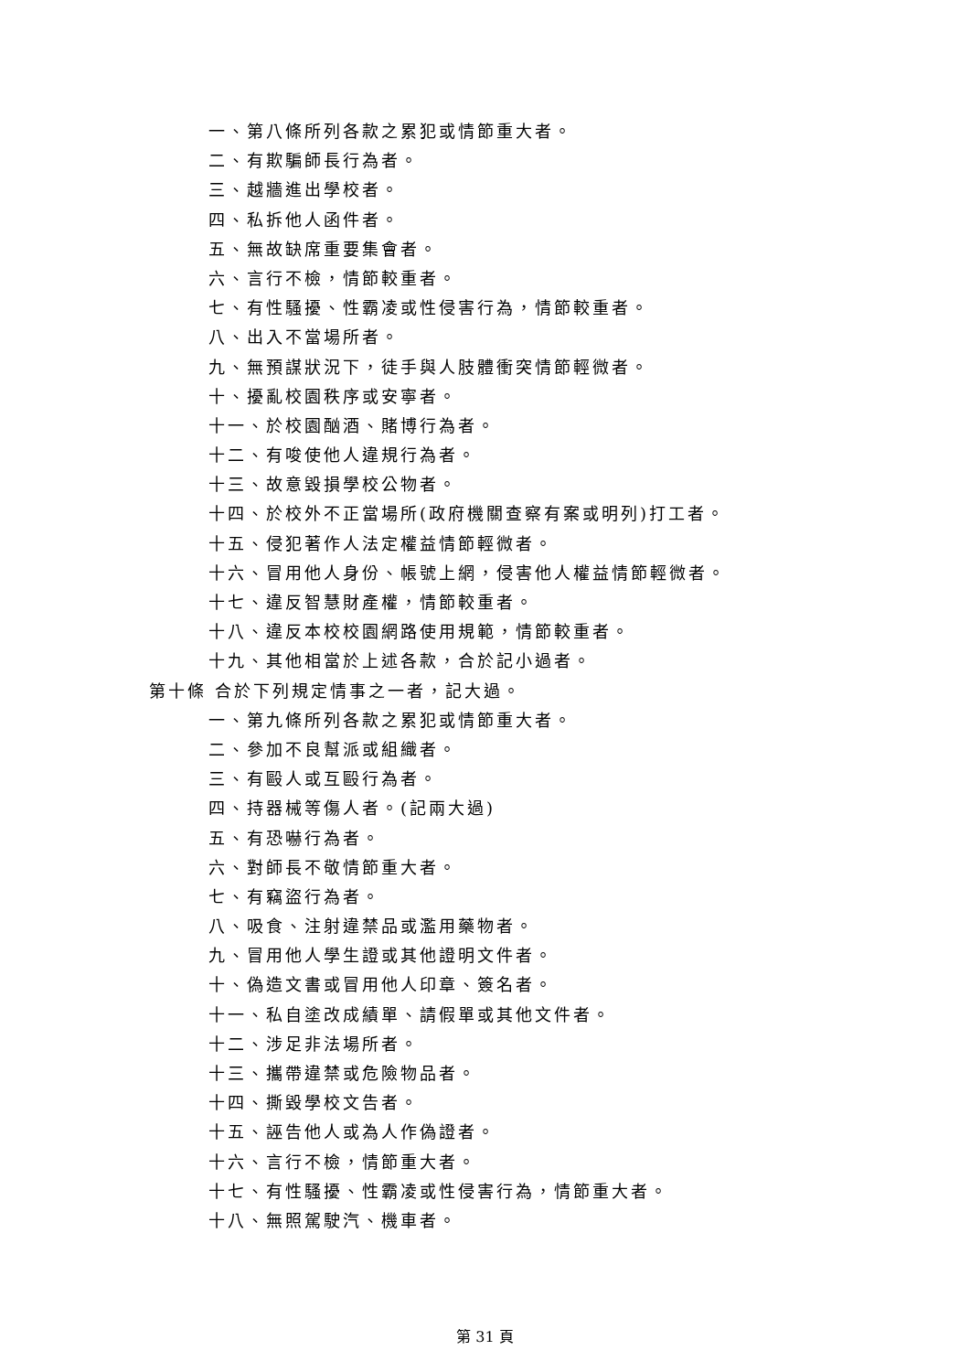一、第八條所列各款之累犯或情節重大者。
二、有欺騙師長行為者。
三、越牆進出學校者。
四、私拆他人函件者。
五、無故缺席重要集會者。
六、言行不檢，情節較重者。
七、有性騷擾、性霸凌或性侵害行為，情節較重者。
八、出入不當場所者。
九、無預謀狀況下，徒手與人肢體衝突情節輕微者。
十、擾亂校園秩序或安寧者。
十一、於校園酗酒、賭博行為者。
十二、有唆使他人違規行為者。
十三、故意毀損學校公物者。
十四、於校外不正當場所(政府機關查察有案或明列)打工者。
十五、侵犯著作人法定權益情節輕微者。
十六、冒用他人身份、帳號上網，侵害他人權益情節輕微者。
十七、違反智慧財產權，情節較重者。
十八、違反本校校園網路使用規範，情節較重者。
十九、其他相當於上述各款，合於記小過者。
第十條 合於下列規定情事之一者，記大過。
一、第九條所列各款之累犯或情節重大者。
二、參加不良幫派或組織者。
三、有毆人或互毆行為者。
四、持器械等傷人者。(記兩大過)
五、有恐嚇行為者。
六、對師長不敬情節重大者。
七、有竊盜行為者。
八、吸食、注射違禁品或濫用藥物者。
九、冒用他人學生證或其他證明文件者。
十、偽造文書或冒用他人印章、簽名者。
十一、私自塗改成績單、請假單或其他文件者。
十二、涉足非法場所者。
十三、攜帶違禁或危險物品者。
十四、撕毀學校文告者。
十五、誣告他人或為人作偽證者。
十六、言行不檢，情節重大者。
十七、有性騷擾、性霸凌或性侵害行為，情節重大者。
十八、無照駕駛汽、機車者。
第 31 頁